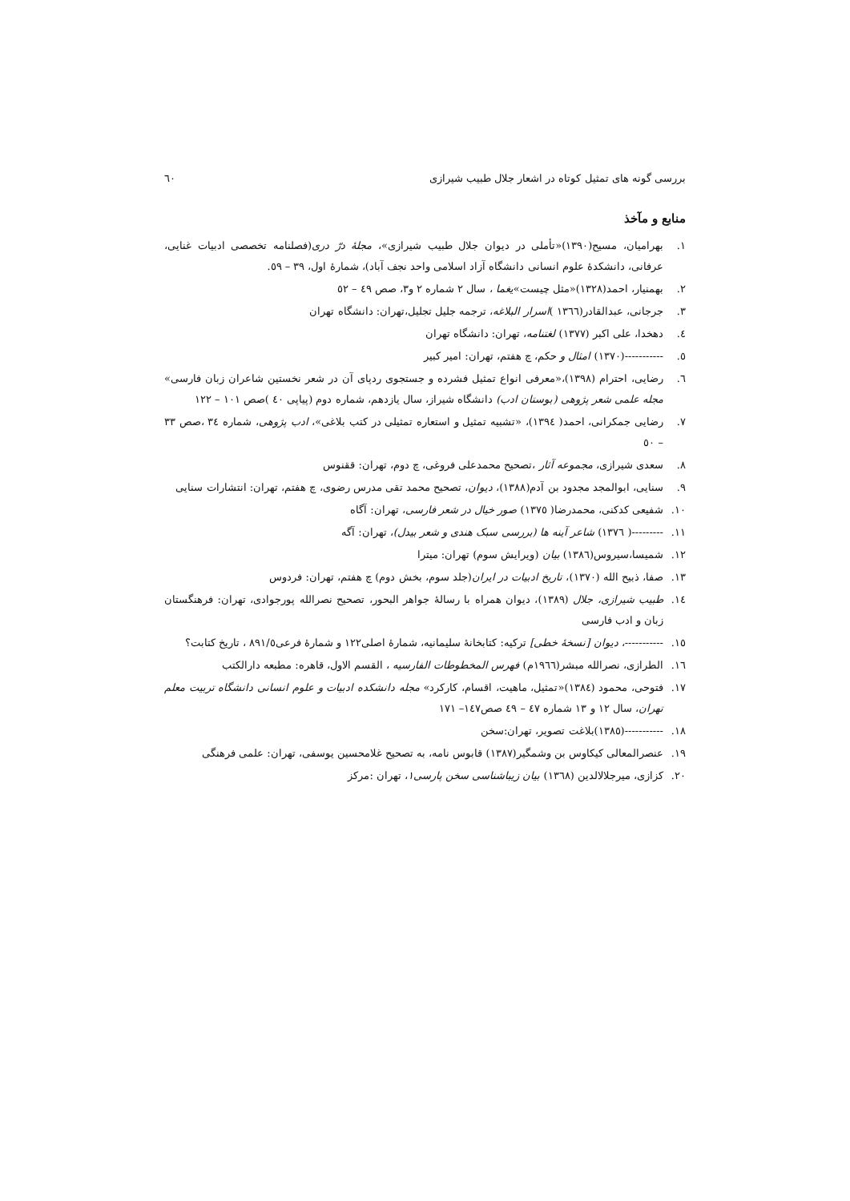بررسی گونه های تمثیل کوتاه در اشعار جلال طبیب شیرازی ٦٠
منابع و مآخذ
١. بهرامیان، مسیح(١٣٩٠)«تأملی در دیوان جلال طبیب شیرازی»، مجلهٔ درّ دری(فصلنامه تخصصی ادبیات غنایی، عرفانی، دانشکدهٔ علوم انسانی دانشگاه آزاد اسلامی واحد نجف آباد)، شمارهٔ اول، ٣٩ – ٥٩.
٢. بهمنیار، احمد(١٣٢٨)«مثل چیست»یغما ، سال ٢ شماره ٢ و٣، صص ٤٩ – ٥٢
٣. جرجانی، عبدالقادر(١٣٦٦ )اسرار البلاغه، ترجمه جلیل تجلیل،تهران: دانشگاه تهران
٤. دهخدا، علی اکبر (١٣٧٧) لغتنامه، تهران: دانشگاه تهران
٥. -----------(١٣٧٠) امثال و حکم، چ هفتم، تهران: امیر کبیر
٦. رضایی، احترام (١٣٩٨)،«معرفی انواع تمثیل فشرده و جستجوی ردپای آن در شعر نخستین شاعران زبان فارسی» مجله علمی شعر پژوهی (بوستان ادب) دانشگاه شیراز، سال یازدهم، شماره دوم (پیاپی ٤٠ )صص ١٠١ – ١٢٢
٧. رضایی جمکرانی، احمد( ١٣٩٤)، «تشبیه تمثیل و استعاره تمثیلی در کتب بلاغی»، ادب پژوهی، شماره ٣٤ ،صص ٣٣ – ٥٠
٨. سعدی شیرازی، مجموعه آثار ،تصحیح محمدعلی فروغی، چ دوم، تهران: ققنوس
٩. سنایی، ابوالمجد مجدود بن آدم(١٣٨٨)، دیوان، تصحیح محمد تقی مدرس رضوی، چ هفتم، تهران: انتشارات سنایی
١٠. شفیعی کدکنی، محمدرضا( ١٣٧٥) صور خیال در شعر فارسی، تهران: آگاه
١١. ---------( ١٣٧٦) شاعر آینه ها (بررسی سبک هندی و شعر بیدل)، تهران: آگه
١٢. شمیسا،سیروس(١٣٨٦) بیان (ویرایش سوم) تهران: میترا
١٣. صفا، ذبیح الله (١٣٧٠)، تاریخ ادبیات در ایران(جلد سوم، بخش دوم) چ هفتم، تهران: فردوس
١٤. طبیب شیرازی، جلال (١٣٨٩)، دیوان همراه با رسالهٔ جواهر البحور، تصحیح نصرالله پورجوادی، تهران: فرهنگستان زبان و ادب فارسی
١٥. -----------، دیوان [نسخهٔ خطی] ترکیه: کتابخانهٔ سلیمانیه، شمارهٔ اصلی١٢٢ و شمارهٔ فرعی٨٩١/٥ ، تاریخ کتابت؟
١٦. الطرازی، نصرالله مبشر(١٩٦٦م) فهرس المخطوطات الفارسیه ، القسم الاول، قاهره: مطبعه دارالکتب
١٧. فتوحی، محمود (١٣٨٤)«تمثیل، ماهیت، اقسام، کارکرد» مجله دانشکده ادبیات و علوم انسانی دانشگاه تربیت معلم تهران، سال ١٢ و ١٣ شماره ٤٧ – ٤٩ صص١٤٧– ١٧١
١٨. -----------(١٣٨٥)بلاغت تصویر، تهران:سخن
١٩. عنصرالمعالی کیکاوس بن وشمگیر(١٣٨٧) قابوس نامه، به تصحیح غلامحسین یوسفی، تهران: علمی فرهنگی
٢٠. کزازی، میرجلالالدین (١٣٦٨) بیان زیباشناسی سخن پارسی١، تهران :مرکز